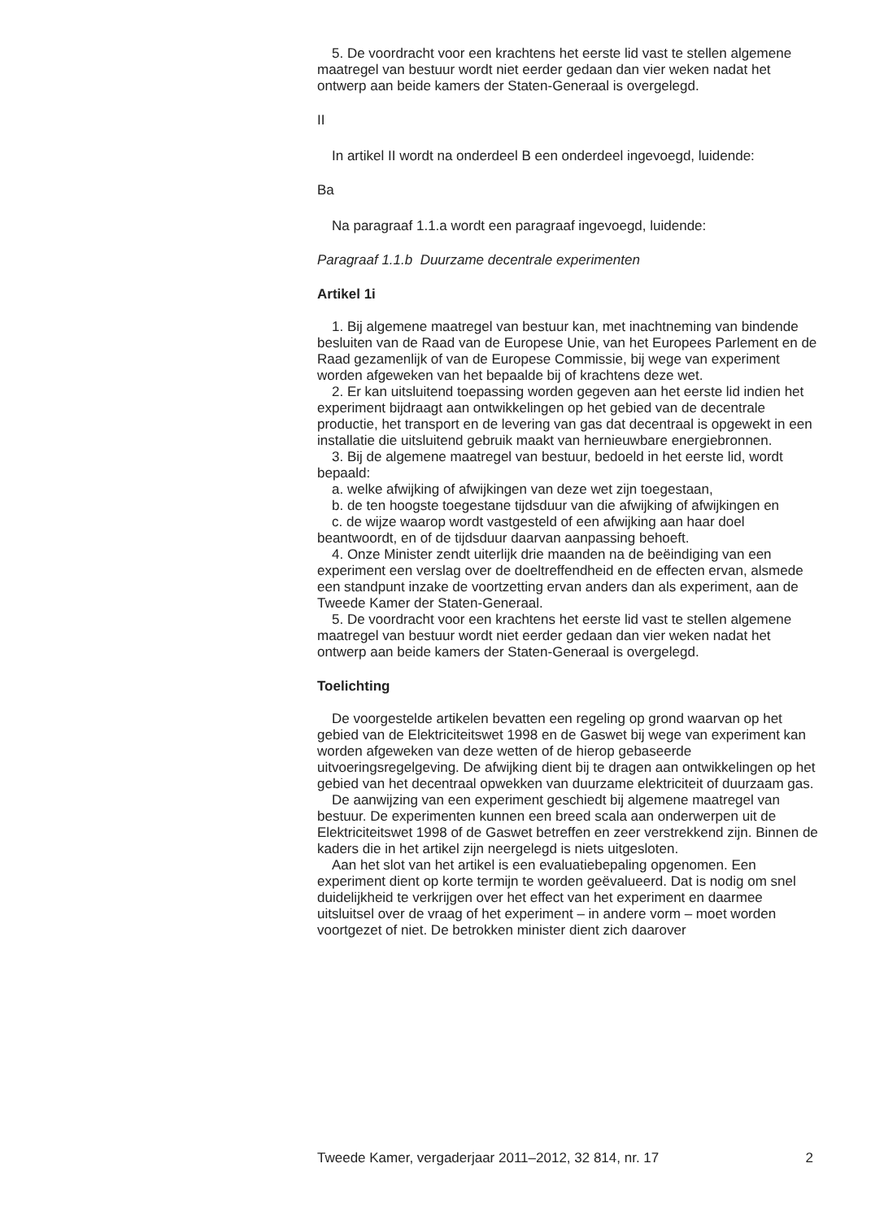5. De voordracht voor een krachtens het eerste lid vast te stellen algemene maatregel van bestuur wordt niet eerder gedaan dan vier weken nadat het ontwerp aan beide kamers der Staten-Generaal is overgelegd.
II
In artikel II wordt na onderdeel B een onderdeel ingevoegd, luidende:
Ba
Na paragraaf 1.1.a wordt een paragraaf ingevoegd, luidende:
Paragraaf 1.1.b Duurzame decentrale experimenten
Artikel 1i
1. Bij algemene maatregel van bestuur kan, met inachtneming van bindende besluiten van de Raad van de Europese Unie, van het Europees Parlement en de Raad gezamenlijk of van de Europese Commissie, bij wege van experiment worden afgeweken van het bepaalde bij of krachtens deze wet.
2. Er kan uitsluitend toepassing worden gegeven aan het eerste lid indien het experiment bijdraagt aan ontwikkelingen op het gebied van de decentrale productie, het transport en de levering van gas dat decentraal is opgewekt in een installatie die uitsluitend gebruik maakt van hernieuwbare energiebronnen.
3. Bij de algemene maatregel van bestuur, bedoeld in het eerste lid, wordt bepaald:
a. welke afwijking of afwijkingen van deze wet zijn toegestaan,
b. de ten hoogste toegestane tijdsduur van die afwijking of afwijkingen en
c. de wijze waarop wordt vastgesteld of een afwijking aan haar doel beantwoordt, en of de tijdsduur daarvan aanpassing behoeft.
4. Onze Minister zendt uiterlijk drie maanden na de beëindiging van een experiment een verslag over de doeltreffendheid en de effecten ervan, alsmede een standpunt inzake de voortzetting ervan anders dan als experiment, aan de Tweede Kamer der Staten-Generaal.
5. De voordracht voor een krachtens het eerste lid vast te stellen algemene maatregel van bestuur wordt niet eerder gedaan dan vier weken nadat het ontwerp aan beide kamers der Staten-Generaal is overgelegd.
Toelichting
De voorgestelde artikelen bevatten een regeling op grond waarvan op het gebied van de Elektriciteitswet 1998 en de Gaswet bij wege van experiment kan worden afgeweken van deze wetten of de hierop gebaseerde uitvoeringsregelgeving. De afwijking dient bij te dragen aan ontwikkelingen op het gebied van het decentraal opwekken van duurzame elektriciteit of duurzaam gas.
De aanwijzing van een experiment geschiedt bij algemene maatregel van bestuur. De experimenten kunnen een breed scala aan onderwerpen uit de Elektriciteitswet 1998 of de Gaswet betreffen en zeer verstrekkend zijn. Binnen de kaders die in het artikel zijn neergelegd is niets uitgesloten.
Aan het slot van het artikel is een evaluatiebepaling opgenomen. Een experiment dient op korte termijn te worden geëvalueerd. Dat is nodig om snel duidelijkheid te verkrijgen over het effect van het experiment en daarmee uitsluitsel over de vraag of het experiment – in andere vorm – moet worden voortgezet of niet. De betrokken minister dient zich daarover
Tweede Kamer, vergaderjaar 2011–2012, 32 814, nr. 17 2